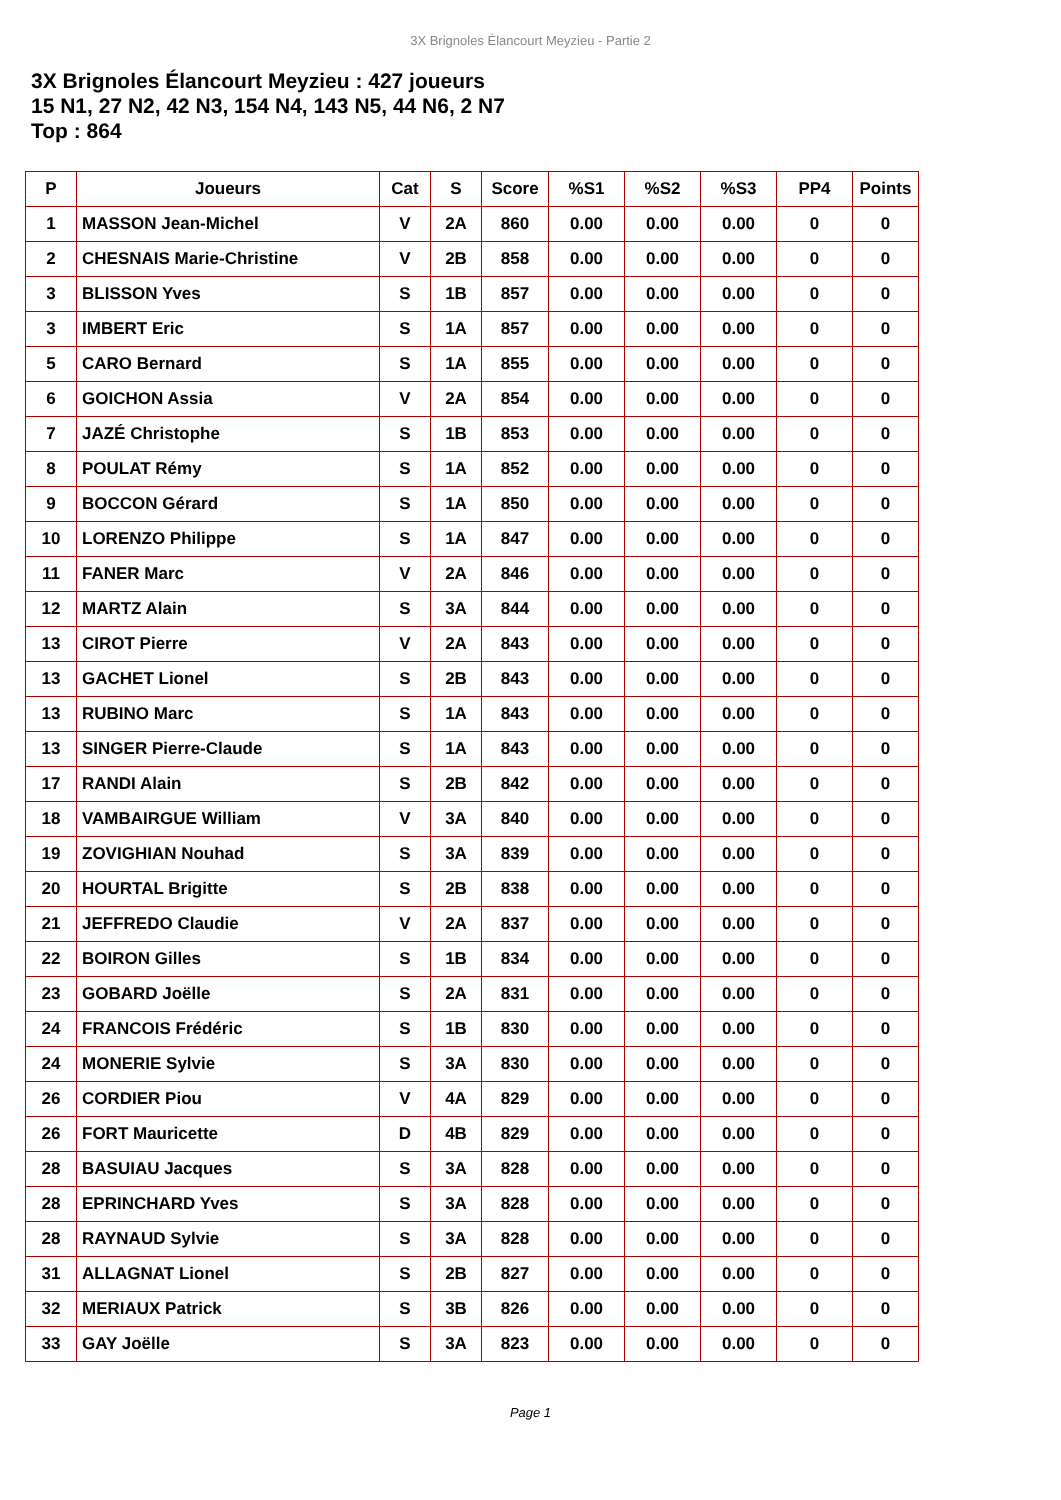3X Brignoles Élancourt Meyzieu - Partie 2
3X Brignoles Élancourt Meyzieu : 427 joueurs
15 N1, 27 N2, 42 N3, 154 N4, 143 N5, 44 N6, 2 N7
Top : 864
| P | Joueurs | Cat | S | Score | %S1 | %S2 | %S3 | PP4 | Points |
| --- | --- | --- | --- | --- | --- | --- | --- | --- | --- |
| 1 | MASSON Jean-Michel | V | 2A | 860 | 0.00 | 0.00 | 0.00 | 0 | 0 |
| 2 | CHESNAIS Marie-Christine | V | 2B | 858 | 0.00 | 0.00 | 0.00 | 0 | 0 |
| 3 | BLISSON Yves | S | 1B | 857 | 0.00 | 0.00 | 0.00 | 0 | 0 |
| 3 | IMBERT Eric | S | 1A | 857 | 0.00 | 0.00 | 0.00 | 0 | 0 |
| 5 | CARO Bernard | S | 1A | 855 | 0.00 | 0.00 | 0.00 | 0 | 0 |
| 6 | GOICHON Assia | V | 2A | 854 | 0.00 | 0.00 | 0.00 | 0 | 0 |
| 7 | JAZÉ Christophe | S | 1B | 853 | 0.00 | 0.00 | 0.00 | 0 | 0 |
| 8 | POULAT Rémy | S | 1A | 852 | 0.00 | 0.00 | 0.00 | 0 | 0 |
| 9 | BOCCON Gérard | S | 1A | 850 | 0.00 | 0.00 | 0.00 | 0 | 0 |
| 10 | LORENZO Philippe | S | 1A | 847 | 0.00 | 0.00 | 0.00 | 0 | 0 |
| 11 | FANER Marc | V | 2A | 846 | 0.00 | 0.00 | 0.00 | 0 | 0 |
| 12 | MARTZ Alain | S | 3A | 844 | 0.00 | 0.00 | 0.00 | 0 | 0 |
| 13 | CIROT Pierre | V | 2A | 843 | 0.00 | 0.00 | 0.00 | 0 | 0 |
| 13 | GACHET Lionel | S | 2B | 843 | 0.00 | 0.00 | 0.00 | 0 | 0 |
| 13 | RUBINO Marc | S | 1A | 843 | 0.00 | 0.00 | 0.00 | 0 | 0 |
| 13 | SINGER Pierre-Claude | S | 1A | 843 | 0.00 | 0.00 | 0.00 | 0 | 0 |
| 17 | RANDI Alain | S | 2B | 842 | 0.00 | 0.00 | 0.00 | 0 | 0 |
| 18 | VAMBAIRGUE William | V | 3A | 840 | 0.00 | 0.00 | 0.00 | 0 | 0 |
| 19 | ZOVIGHIAN Nouhad | S | 3A | 839 | 0.00 | 0.00 | 0.00 | 0 | 0 |
| 20 | HOURTAL Brigitte | S | 2B | 838 | 0.00 | 0.00 | 0.00 | 0 | 0 |
| 21 | JEFFREDO Claudie | V | 2A | 837 | 0.00 | 0.00 | 0.00 | 0 | 0 |
| 22 | BOIRON Gilles | S | 1B | 834 | 0.00 | 0.00 | 0.00 | 0 | 0 |
| 23 | GOBARD Joëlle | S | 2A | 831 | 0.00 | 0.00 | 0.00 | 0 | 0 |
| 24 | FRANCOIS Frédéric | S | 1B | 830 | 0.00 | 0.00 | 0.00 | 0 | 0 |
| 24 | MONERIE Sylvie | S | 3A | 830 | 0.00 | 0.00 | 0.00 | 0 | 0 |
| 26 | CORDIER Piou | V | 4A | 829 | 0.00 | 0.00 | 0.00 | 0 | 0 |
| 26 | FORT Mauricette | D | 4B | 829 | 0.00 | 0.00 | 0.00 | 0 | 0 |
| 28 | BASUIAU Jacques | S | 3A | 828 | 0.00 | 0.00 | 0.00 | 0 | 0 |
| 28 | EPRINCHARD Yves | S | 3A | 828 | 0.00 | 0.00 | 0.00 | 0 | 0 |
| 28 | RAYNAUD Sylvie | S | 3A | 828 | 0.00 | 0.00 | 0.00 | 0 | 0 |
| 31 | ALLAGNAT Lionel | S | 2B | 827 | 0.00 | 0.00 | 0.00 | 0 | 0 |
| 32 | MERIAUX Patrick | S | 3B | 826 | 0.00 | 0.00 | 0.00 | 0 | 0 |
| 33 | GAY Joëlle | S | 3A | 823 | 0.00 | 0.00 | 0.00 | 0 | 0 |
Page 1